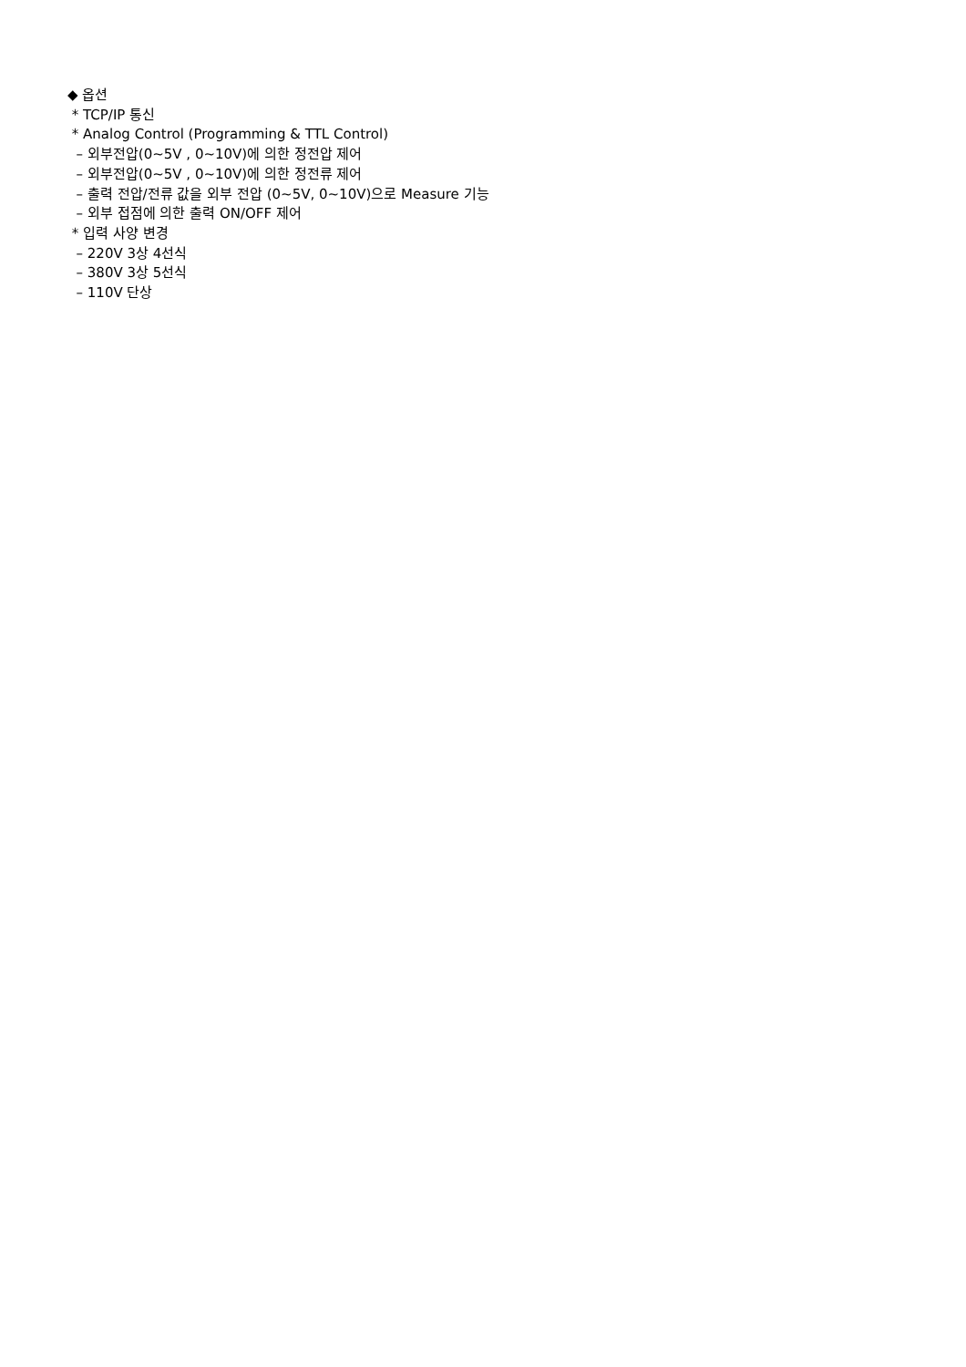◆ 옵션
* TCP/IP 통신
* Analog Control (Programming & TTL Control)
– 외부전압(0~5V , 0~10V)에 의한 정전압 제어
– 외부전압(0~5V , 0~10V)에 의한 정전류 제어
– 출력 전압/전류 값을 외부 전압 (0~5V, 0~10V)으로 Measure 기능
– 외부 접점에 의한 출력 ON/OFF 제어
* 입력 사양 변경
– 220V 3상 4선식
– 380V 3상 5선식
– 110V 단상